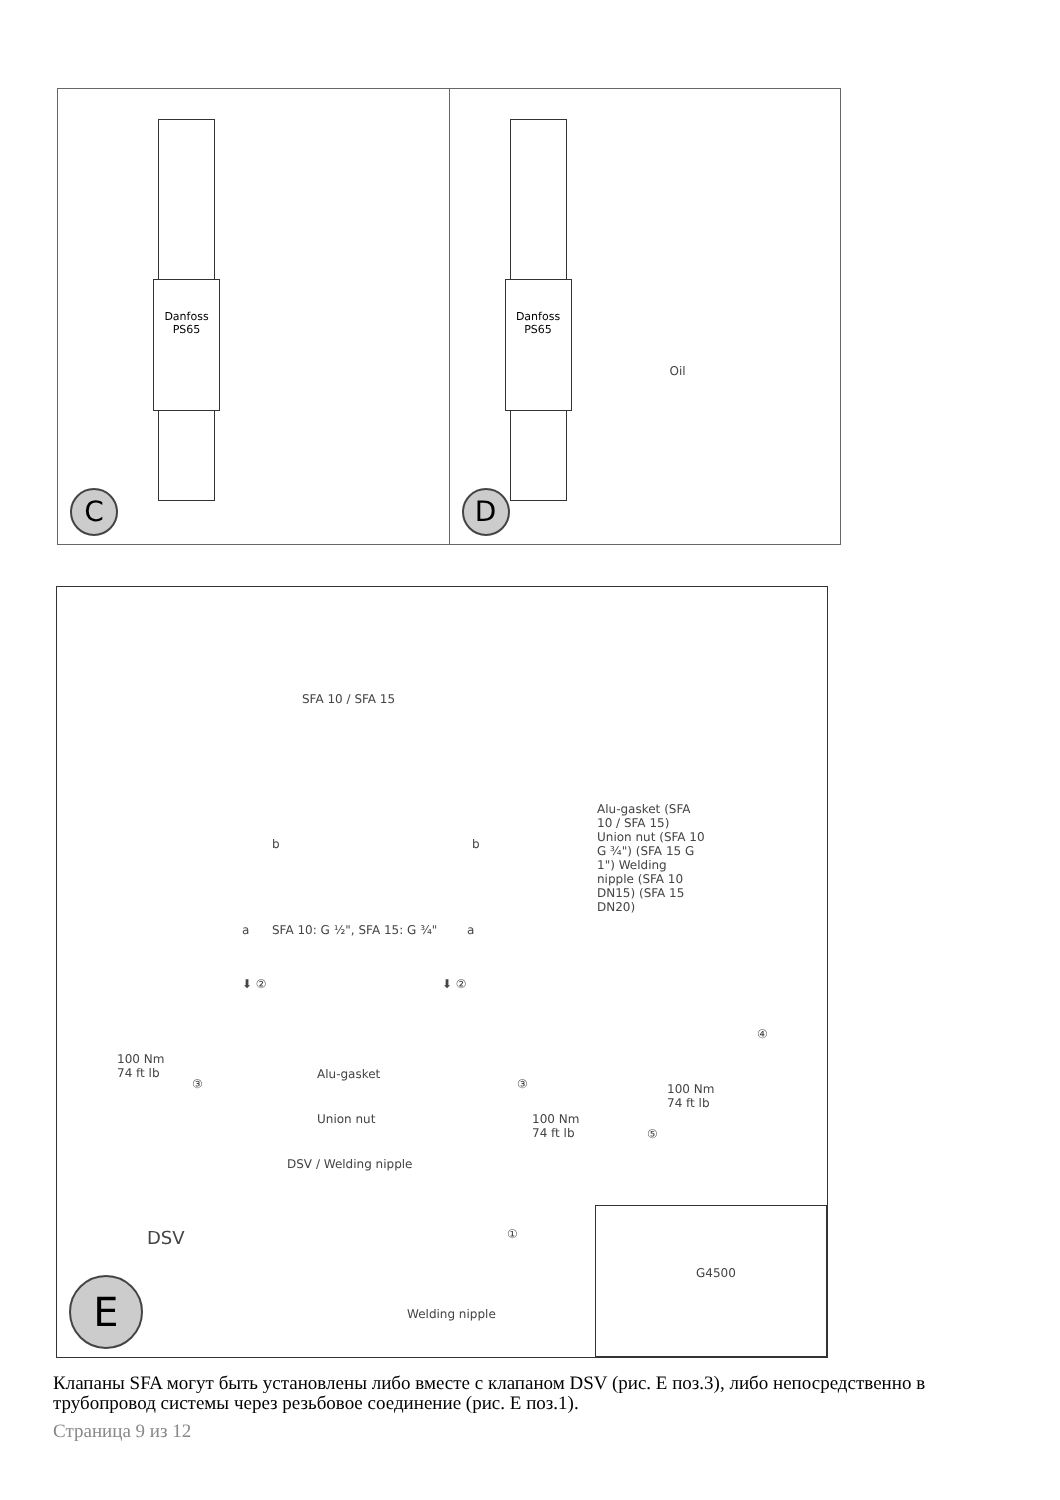Danfoss PS65
C
Danfoss PS65
Oil
D
SFA 10 / SFA 15
b b
a SFA 10: G ½", SFA 15: G ¾" a
Alu-gasket (SFA 10 / SFA 15) Union nut (SFA 10 G ¾") (SFA 15 G 1") Welding nipple (SFA 10 DN15) (SFA 15 DN20)
⬇ ② ⬇ ②
④
100 Nm
74 ft lb
③
Alu-gasket
③
Union nut
100 Nm
74 ft lb
100 Nm
74 ft lb
⑤
DSV / Welding nipple
DSV ①
Welding nipple
E G4500
Клапаны SFA могут быть установлены либо вместе с клапаном DSV (рис. E поз.3), либо непосредственно в трубопровод системы через резьбовое соединение (рис. E поз.1).
Страница 9 из 12